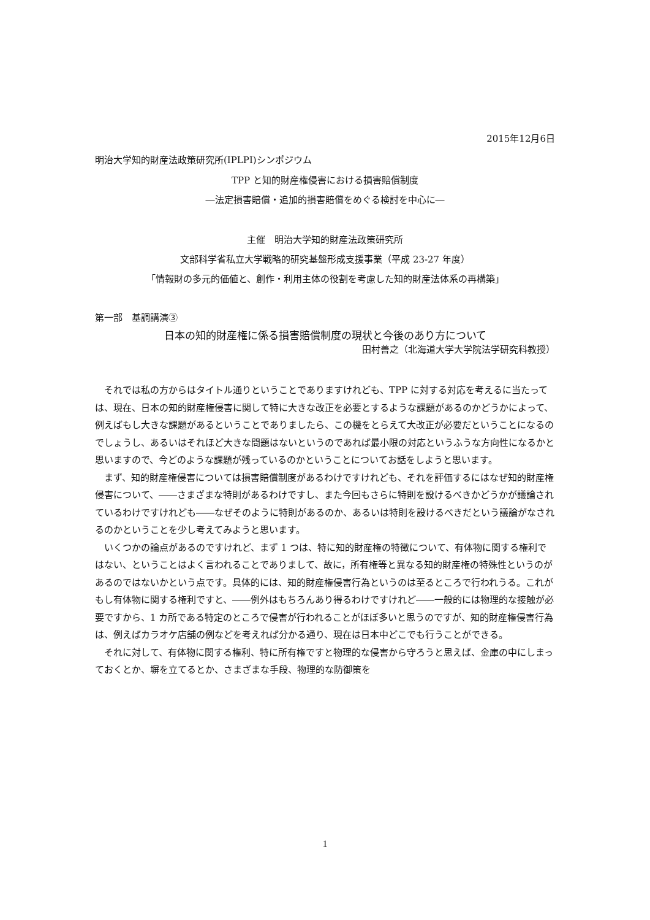2015年12月6日
明治大学知的財産法政策研究所(IPLPI)シンポジウム
TPP と知的財産権侵害における損害賠償制度
―法定損害賠償・追加的損害賠償をめぐる検討を中心に―
主催　明治大学知的財産法政策研究所
文部科学省私立大学戦略的研究基盤形成支援事業（平成 23-27 年度）
「情報財の多元的価値と、創作・利用主体の役割を考慮した知的財産法体系の再構築」
第一部　基調講演③
日本の知的財産権に係る損害賠償制度の現状と今後のあり方について
田村善之（北海道大学大学院法学研究科教授）
それでは私の方からはタイトル通りということでありますけれども、TPP に対する対応を考えるに当たっては、現在、日本の知的財産権侵害に関して特に大きな改正を必要とするような課題があるのかどうかによって、例えばもし大きな課題があるということでありましたら、この機をとらえて大改正が必要だということになるのでしょうし、あるいはそれほど大きな問題はないというのであれば最小限の対応というふうな方向性になるかと思いますので、今どのような課題が残っているのかということについてお話をしようと思います。
まず、知的財産権侵害については損害賠償制度があるわけですけれども、それを評価するにはなぜ知的財産権侵害について、――さまざまな特則があるわけですし、また今回もさらに特則を設けるべきかどうかが議論されているわけですけれども――なぜそのように特則があるのか、あるいは特則を設けるべきだという議論がなされるのかということを少し考えてみようと思います。
いくつかの論点があるのですけれど、まず 1 つは、特に知的財産権の特徴について、有体物に関する権利ではない、ということはよく言われることでありまして、故に，所有権等と異なる知的財産権の特殊性というのがあるのではないかという点です。具体的には、知的財産権侵害行為というのは至るところで行われうる。これがもし有体物に関する権利ですと、――例外はもちろんあり得るわけですけれど――一般的には物理的な接触が必要ですから、1 カ所である特定のところで侵害が行われることがほぼ多いと思うのですが、知的財産権侵害行為は、例えばカラオケ店舗の例などを考えれば分かる通り、現在は日本中どこでも行うことができる。
それに対して、有体物に関する権利、特に所有権ですと物理的な侵害から守ろうと思えば、金庫の中にしまっておくとか、塀を立てるとか、さまざまな手段、物理的な防御策を
1